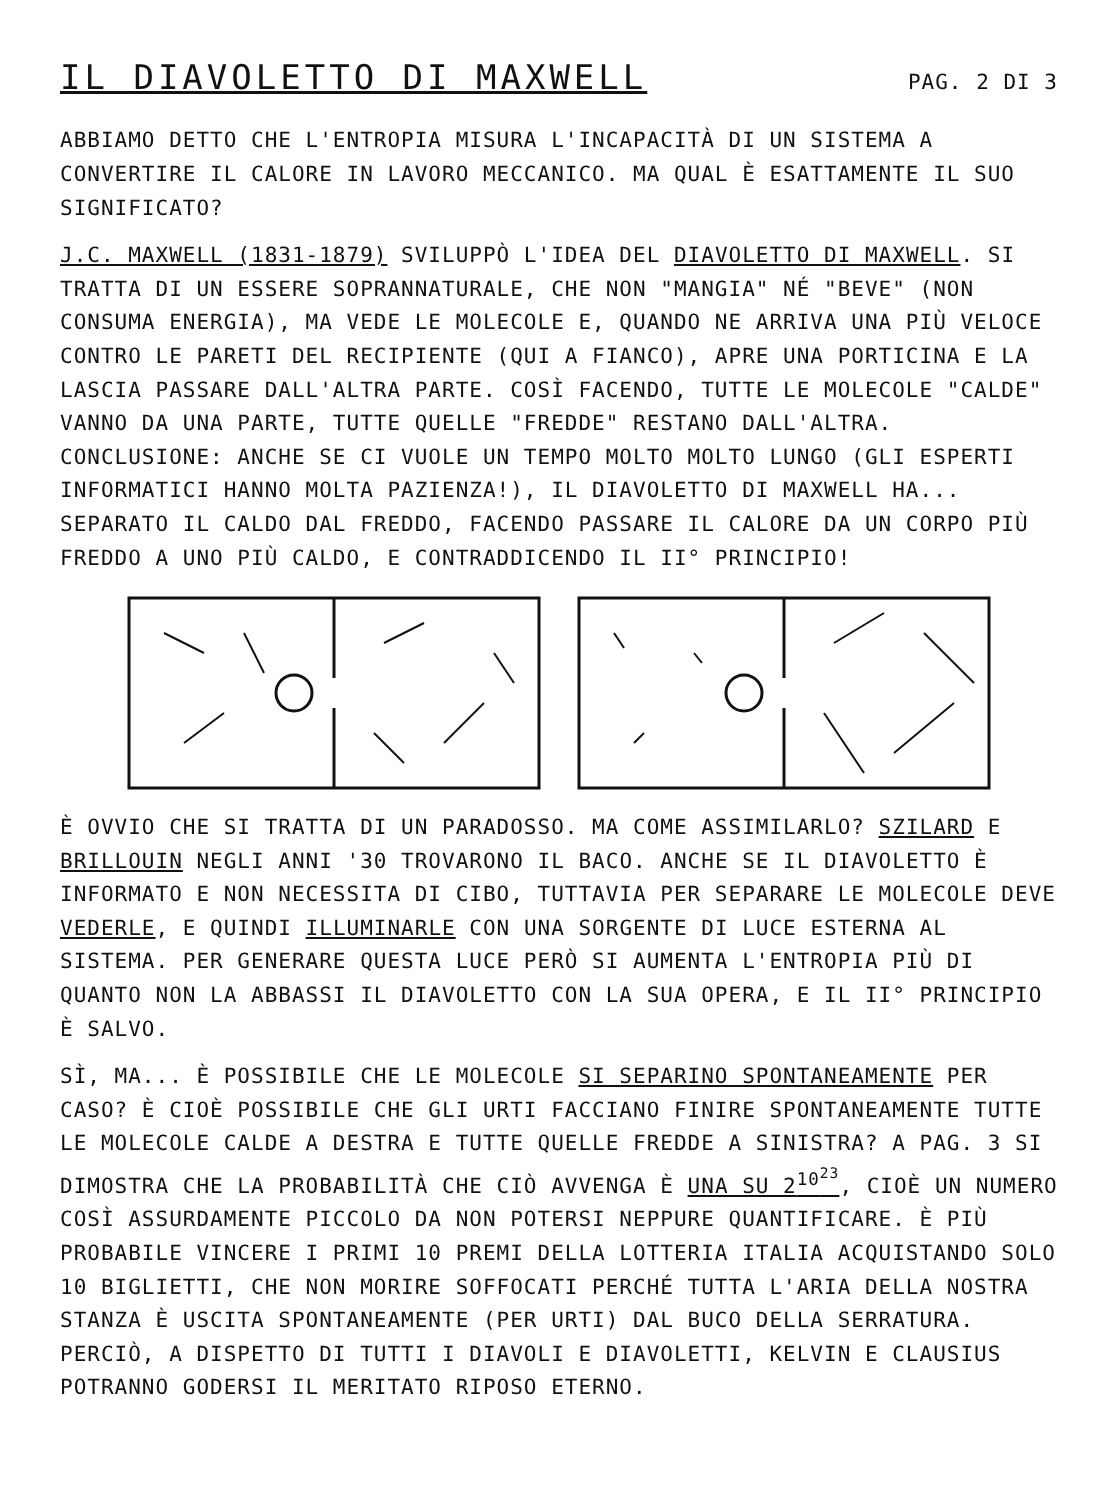IL DIAVOLETTO DI MAXWELL
PAG. 2 DI 3
ABBIAMO DETTO CHE L'ENTROPIA MISURA L'INCAPACITÀ DI UN SISTEMA A CONVERTIRE IL CALORE IN LAVORO MECCANICO. MA QUAL È ESATTAMENTE IL SUO SIGNIFICATO?
J.C. MAXWELL (1831-1879) SVILUPPÒ L'IDEA DEL DIAVOLETTO DI MAXWELL. SI TRATTA DI UN ESSERE SOPRANNATURALE, CHE NON "MANGIA" NÉ "BEVE" (NON CONSUMA ENERGIA), MA VEDE LE MOLECOLE E, QUANDO NE ARRIVA UNA PIÙ VELOCE CONTRO LE PARETI DEL RECIPIENTE (QUI A FIANCO), APRE UNA PORTICINA E LA LASCIA PASSARE DALL'ALTRA PARTE. COSÌ FACENDO, TUTTE LE MOLECOLE "CALDE" VANNO DA UNA PARTE, TUTTE QUELLE "FREDDE" RESTANO DALL'ALTRA. CONCLUSIONE: ANCHE SE CI VUOLE UN TEMPO MOLTO MOLTO LUNGO (GLI ESPERTI INFORMATICI HANNO MOLTA PAZIENZA!), IL DIAVOLETTO DI MAXWELL HA... SEPARATO IL CALDO DAL FREDDO, FACENDO PASSARE IL CALORE DA UN CORPO PIÙ FREDDO A UNO PIÙ CALDO, E CONTRADDICENDO IL II° PRINCIPIO!
È OVVIO CHE SI TRATTA DI UN PARADOSSO. MA COME ASSIMILARLO? SZILARD E BRILLOUIN NEGLI ANNI '30 TROVARONO IL BACO. ANCHE SE IL DIAVOLETTO È INFORMATO E NON NECESSITA DI CIBO, TUTTAVIA PER SEPARARE LE MOLECOLE DEVE VEDERLE, E QUINDI ILLUMINARLE CON UNA SORGENTE DI LUCE ESTERNA AL SISTEMA. PER GENERARE QUESTA LUCE PERÒ SI AUMENTA L'ENTROPIA PIÙ DI QUANTO NON LA ABBASSI IL DIAVOLETTO CON LA SUA OPERA, E IL II° PRINCIPIO È SALVO.
SÌ, MA... È POSSIBILE CHE LE MOLECOLE SI SEPARINO SPONTANEAMENTE PER CASO? È CIOÈ POSSIBILE CHE GLI URTI FACCIANO FINIRE SPONTANEAMENTE TUTTE LE MOLECOLE CALDE A DESTRA E TUTTE QUELLE FREDDE A SINISTRA? A PAG. 3 SI DIMOSTRA CHE LA PROBABILITÀ CHE CIÒ AVVENGA È UNA SU 2<sup>10<sup>23</sup></sup>, CIOÈ UN NUMERO COSÌ ASSURDAMENTE PICCOLO DA NON POTERSI NEPPURE QUANTIFICARE. È PIÙ PROBABILE VINCERE I PRIMI 10 PREMI DELLA LOTTERIA ITALIA ACQUISTANDO SOLO 10 BIGLIETTI, CHE NON MORIRE SOFFOCATI PERCHÉ TUTTA L'ARIA DELLA NOSTRA STANZA È USCITA SPONTANEAMENTE (PER URTI) DAL BUCO DELLA SERRATURA. PERCIÒ, A DISPETTO DI TUTTI I DIAVOLI E DIAVOLETTI, KELVIN E CLAUSIUS POTRANNO GODERSI IL MERITATO RIPOSO ETERNO.